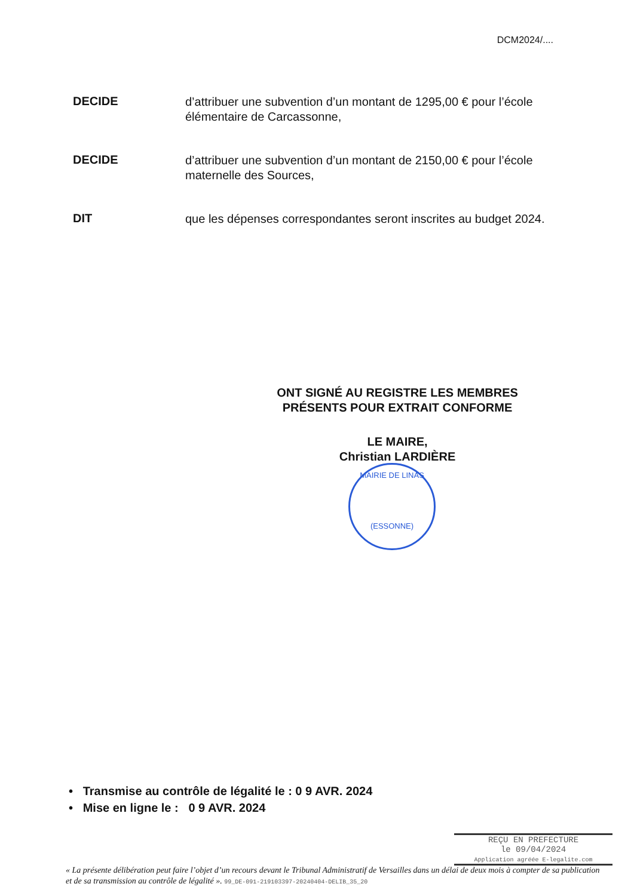DCM2024/....
DECIDE
d’attribuer une subvention d’un montant de 1295,00 € pour l’école élémentaire de Carcassonne,
DECIDE
d’attribuer une subvention d’un montant de 2150,00 € pour l’école maternelle des Sources,
DIT
que les dépenses correspondantes seront inscrites au budget 2024.
ONT SIGNÉ AU REGISTRE LES MEMBRES PRÉSENTS POUR EXTRAIT CONFORME
LE MAIRE,
Christian LARDIÈRE
MAIRIE DE LINAS
(ESSONNE)
• Transmise au contrôle de légalité le : 0 9 AVR. 2024
• Mise en ligne le : 0 9 AVR. 2024
REÇU EN PREFECTURE
le 09/04/2024
Application agréée E-legalite.com
« La présente délibération peut faire l’objet d’un recours devant le Tribunal Administratif de Versailles dans un délai de deux mois à compter de sa publication et de sa transmission au contrôle de légalité ». 99_DE-091-219103397-20240404-DELIB_35_20